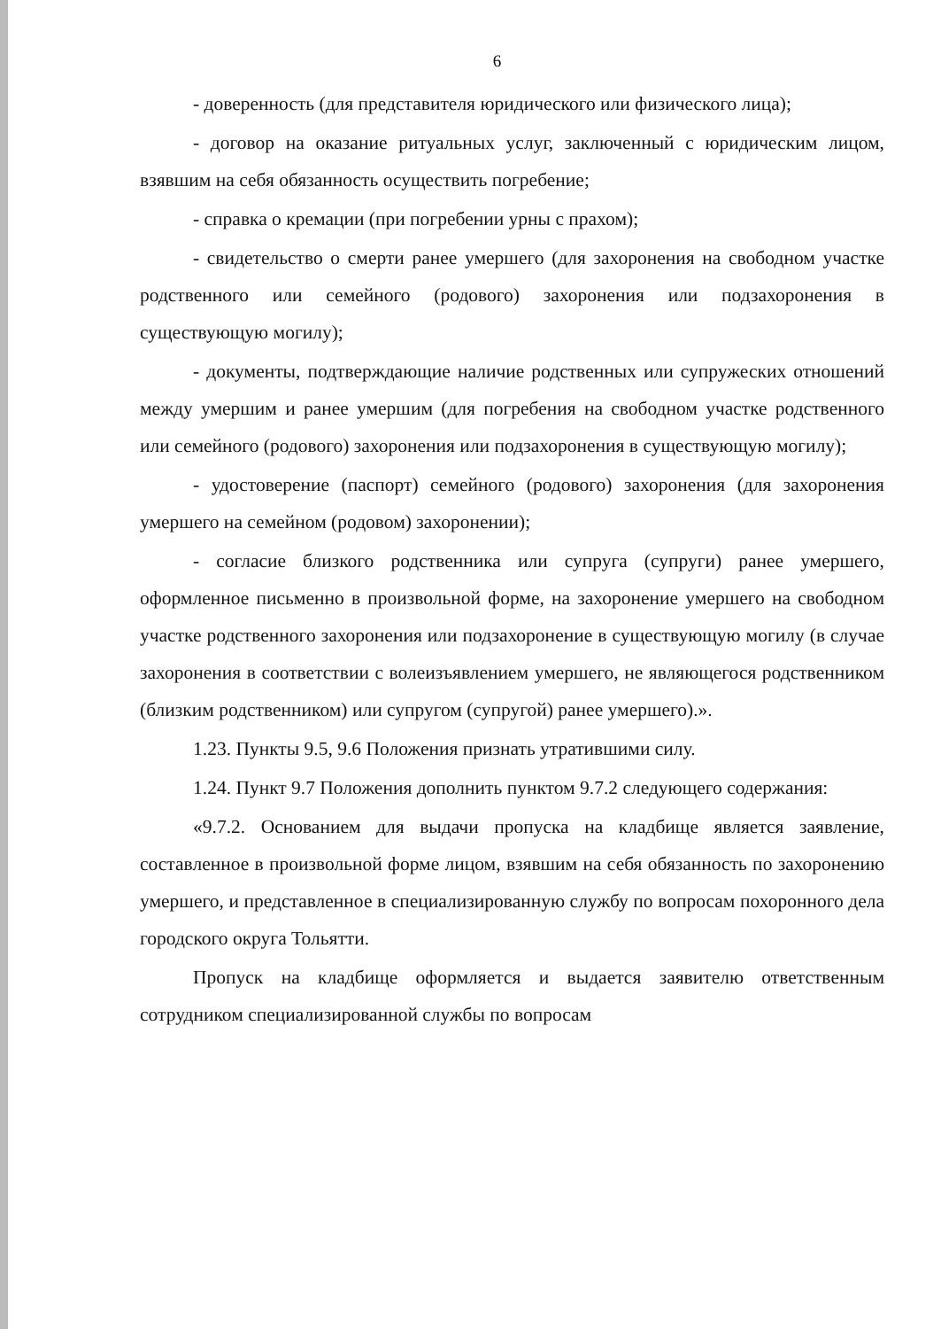6
- доверенность (для представителя юридического или физического лица);
- договор на оказание ритуальных услуг, заключенный с юридическим лицом, взявшим на себя обязанность осуществить погребение;
- справка о кремации (при погребении урны с прахом);
- свидетельство о смерти ранее умершего (для захоронения на свободном участке родственного или семейного (родового) захоронения или подзахоронения в существующую могилу);
- документы, подтверждающие наличие родственных или супружеских отношений между умершим и ранее умершим (для погребения на свободном участке родственного или семейного (родового) захоронения или подзахоронения в существующую могилу);
- удостоверение (паспорт) семейного (родового) захоронения (для захоронения умершего на семейном (родовом) захоронении);
- согласие близкого родственника или супруга (супруги) ранее умершего, оформленное письменно в произвольной форме, на захоронение умершего на свободном участке родственного захоронения или подзахоронение в существующую могилу (в случае захоронения в соответствии с волеизъявлением умершего, не являющегося родственником (близким родственником) или супругом (супругой) ранее умершего).».
1.23. Пункты 9.5, 9.6 Положения признать утратившими силу.
1.24. Пункт 9.7 Положения дополнить пунктом 9.7.2 следующего содержания:
«9.7.2. Основанием для выдачи пропуска на кладбище является заявление, составленное в произвольной форме лицом, взявшим на себя обязанность по захоронению умершего, и представленное в специализированную службу по вопросам похоронного дела городского округа Тольятти.
Пропуск на кладбище оформляется и выдается заявителю ответственным сотрудником специализированной службы по вопросам